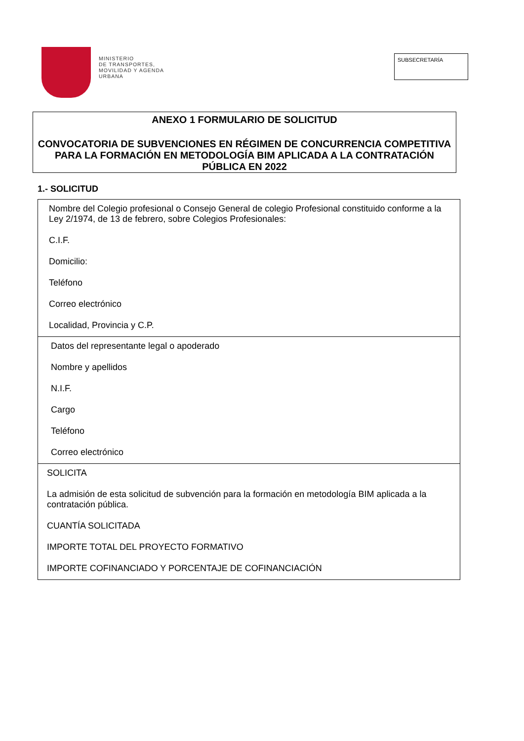MINISTERIO
DE TRANSPORTES,
MOVILIDAD Y AGENDA
URBANA
SUBSECRETARÍA
ANEXO 1 FORMULARIO DE SOLICITUD
CONVOCATORIA DE SUBVENCIONES EN RÉGIMEN DE CONCURRENCIA COMPETITIVA PARA LA FORMACIÓN EN METODOLOGÍA BIM APLICADA A LA CONTRATACIÓN PÚBLICA EN 2022
1.- SOLICITUD
| Nombre del Colegio profesional o Consejo General de colegio Profesional constituido conforme a la Ley 2/1974, de 13 de febrero, sobre Colegios Profesionales: C.I.F. Domicilio: Teléfono Correo electrónico Localidad, Provincia y C.P. |
| Datos del representante legal o apoderado Nombre y apellidos N.I.F. Cargo Teléfono Correo electrónico |
| SOLICITA La admisión de esta solicitud de subvención para la formación en metodología BIM aplicada a la contratación pública. CUANTÍA SOLICITADA IMPORTE TOTAL DEL PROYECTO FORMATIVO IMPORTE COFINANCIADO Y PORCENTAJE DE COFINANCIACIÓN |